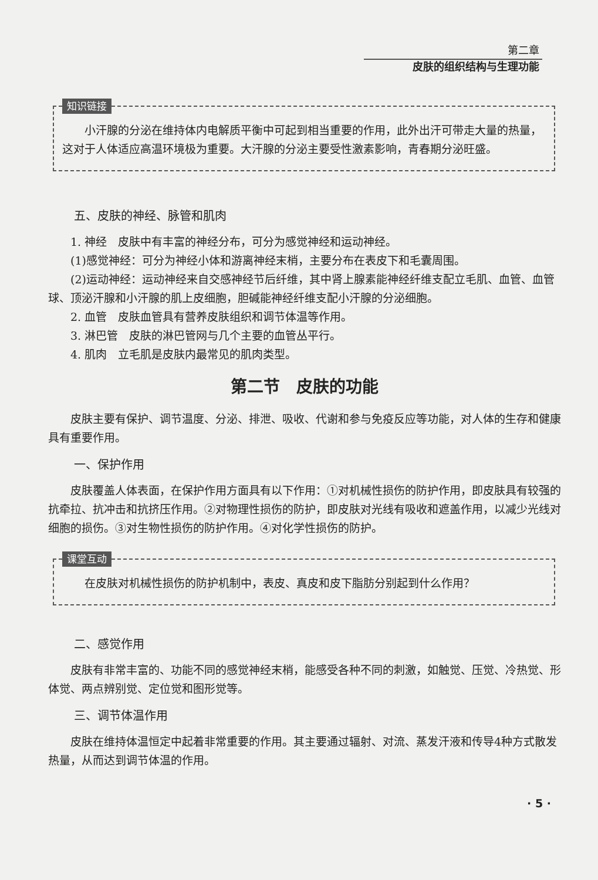第二章
皮肤的组织结构与生理功能
知识链接
小汗腺的分泌在维持体内电解质平衡中可起到相当重要的作用，此外出汗可带走大量的热量，这对于人体适应高温环境极为重要。大汗腺的分泌主要受性激素影响，青春期分泌旺盛。
五、皮肤的神经、脉管和肌肉
1. 神经　皮肤中有丰富的神经分布，可分为感觉神经和运动神经。
(1)感觉神经：可分为神经小体和游离神经末梢，主要分布在表皮下和毛囊周围。
(2)运动神经：运动神经来自交感神经节后纤维，其中肾上腺素能神经纤维支配立毛肌、血管、血管球、顶泌汗腺和小汗腺的肌上皮细胞，胆碱能神经纤维支配小汗腺的分泌细胞。
2. 血管　皮肤血管具有营养皮肤组织和调节体温等作用。
3. 淋巴管　皮肤的淋巴管网与几个主要的血管丛平行。
4. 肌肉　立毛肌是皮肤内最常见的肌肉类型。
第二节　皮肤的功能
皮肤主要有保护、调节温度、分泌、排泄、吸收、代谢和参与免疫反应等功能，对人体的生存和健康具有重要作用。
一、保护作用
皮肤覆盖人体表面，在保护作用方面具有以下作用：①对机械性损伤的防护作用，即皮肤具有较强的抗牵拉、抗冲击和抗挤压作用。②对物理性损伤的防护，即皮肤对光线有吸收和遮盖作用，以减少光线对细胞的损伤。③对生物性损伤的防护作用。④对化学性损伤的防护。
课堂互动
在皮肤对机械性损伤的防护机制中，表皮、真皮和皮下脂肪分别起到什么作用？
二、感觉作用
皮肤有非常丰富的、功能不同的感觉神经末梢，能感受各种不同的刺激，如触觉、压觉、冷热觉、形体觉、两点辨别觉、定位觉和图形觉等。
三、调节体温作用
皮肤在维持体温恒定中起着非常重要的作用。其主要通过辐射、对流、蒸发汗液和传导4种方式散发热量，从而达到调节体温的作用。
· 5 ·